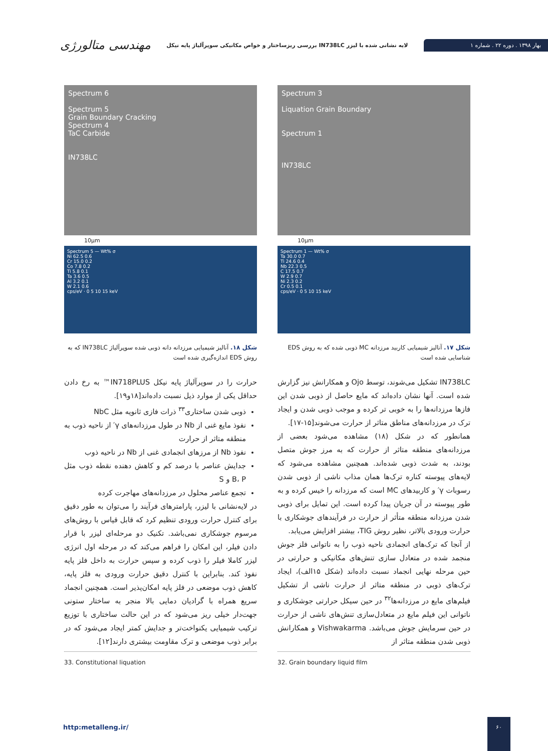مهندسی متالورژی
بررسی ریزساختار و خواص مکانیکی سوپرآلیاژ پایه نیکل IN738LC لایه نشانی شده با لیزر
بهار ۱۳۹۸ . دوره ۲۲ . شماره ۱
Spectrum 3
Liquation Grain Boundary
Spectrum 1
IN738LC
10µm
Spectrum 1 — Wt% σ
Ta 30.0 0.7
Ti 24.6 0.4
Nb 22.3 0.5
C 17.5 0.7
W 2.9 0.7
Ni 2.3 0.2
Cr 0.5 0.1
cps/eV · 0 5 10 15 keV
شکل ۱۷. آنالیز شیمیایی کاربید مرزدانه MC ذوبی شده که به روش EDS شناسایی شده است
Spectrum 6
Spectrum 5
Grain Boundary Cracking
Spectrum 4
TaC Carbide
IN738LC
10µm
Spectrum 5 — Wt% σ
Ni 62.5 0.6
Cr 15.0 0.2
Co 7.8 0.2
Ti 5.8 0.1
Ta 3.6 0.5
Al 3.2 0.1
W 2.1 0.6
cps/eV · 0 5 10 15 keV
شکل ۱۸. آنالیز شیمیایی مرزدانه دانه ذوبی شده سوپرآلیاژ IN738LC که به روش EDS اندازه‌گیری شده است
IN738LC تشکیل می‌شوند، توسط Ojo و همکارانش نیز گزارش شده است. آنها نشان داده‌اند که مایع حاصل از ذوبی شدن این فازها مرزدانه‌ها را به خوبی تر کرده و موجب ذوبی شدن و ایجاد ترک در مرزدانه‌های مناطق متاثر از حرارت می‌شوند[۱۵-۱۷].
همانطور که در شکل (۱۸) مشاهده می‌شود بعضی از مرزدانه‌های منطقه متاثر از حرارت که به مرز جوش متصل بودند، به شدت ذوبی شده‌اند. همچنین مشاهده می‌شود که لایه‌های پیوسته کناره ترک‌ها همان مذاب ناشی از ذوبی شدن رسوبات γ′ و کاربیدهای MC است که مرزدانه را خیس کرده و به طور پیوسته در آن جریان پیدا کرده است. این تمایل برای ذوبی شدن مرزدانه منطقه متأثر از حرارت در فرآیندهای جوشکاری با حرارت ورودی بالاتر، نظیر روش TIG، بیشتر افزایش می‌یابد.
از آنجا که ترک‌های انجمادی ناحیه ذوب را به ناتوانی فلز جوش منجمد شده در متعادل سازی تنش‌های مکانیکی و حرارتی در حین مرحله نهایی انجماد نسبت داده‌اند (شکل ۱۵الف)، ایجاد ترک‌های ذوبی در منطقه متاثر از حرارت ناشی از تشکیل فیلم‌های مایع در مرزدانه‌ها<sup>۳۲</sup> در حین سیکل حرارتی جوشکاری و ناتوانی این فیلم مایع در متعادل‌سازی تنش‌های ناشی از حرارت در حین سرمایش جوش می‌باشد. Vishwakarma و همکارانش ذوبی شدن منطقه متاثر از
32. Grain boundary liquid film
حرارت را در سوپرآلیاژ پایه نیکل IN718PLUS™ به رخ دادن حداقل یکی از موارد ذیل نسبت داده‌اند[۱۸و۱۹].
ذوبی شدن ساختاری<sup>۳۳</sup> ذرات فازی ثانویه مثل NbC
نفوذ مایع غنی از Nb در طول مرزدانه‌های γ′ از ناحیه ذوب به منطقه متاثر از حرارت
نفوذ Nb از مرزهای انجمادی غنی از Nb در ناحیه ذوب
جدایش عناصر با درصد کم و کاهش دهنده نقطه ذوب مثل B، P و S
تجمع عناصر محلول در مرزدانه‌های مهاجرت کرده
در لایه‌نشانی با لیزر، پارامترهای فرآیند را می‌توان به طور دقیق برای کنترل حرارت ورودی تنظیم کرد که قابل قیاس با روش‌های مرسوم جوشکاری نمی‌باشد. تکنیک دو مرحله‌ای لیزر با قرار دادن فیلر، این امکان را فراهم می‌کند که در مرحله اول انرژی لیزر کاملا فیلر را ذوب کرده و سپس حرارت به داخل فلز پایه نفوذ کند. بنابراین با کنترل دقیق حرارت ورودی به فلز پایه، کاهش ذوب موضعی در فلز پایه امکان‌پذیر است. همچنین انجماد سریع همراه با گرادیان دمایی بالا منجر به ساختار ستونی جهت‌دار خیلی ریز می‌شود که در این حالت ساختاری با توزیع ترکیب شیمیایی یکنواخت‌تر و جدایش کمتر ایجاد می‌شود که در برابر ذوب موضعی و ترک مقاومت بیشتری دارند[۱۲].
33. Constitutional liquation
http:metalleng.ir/
۶۰